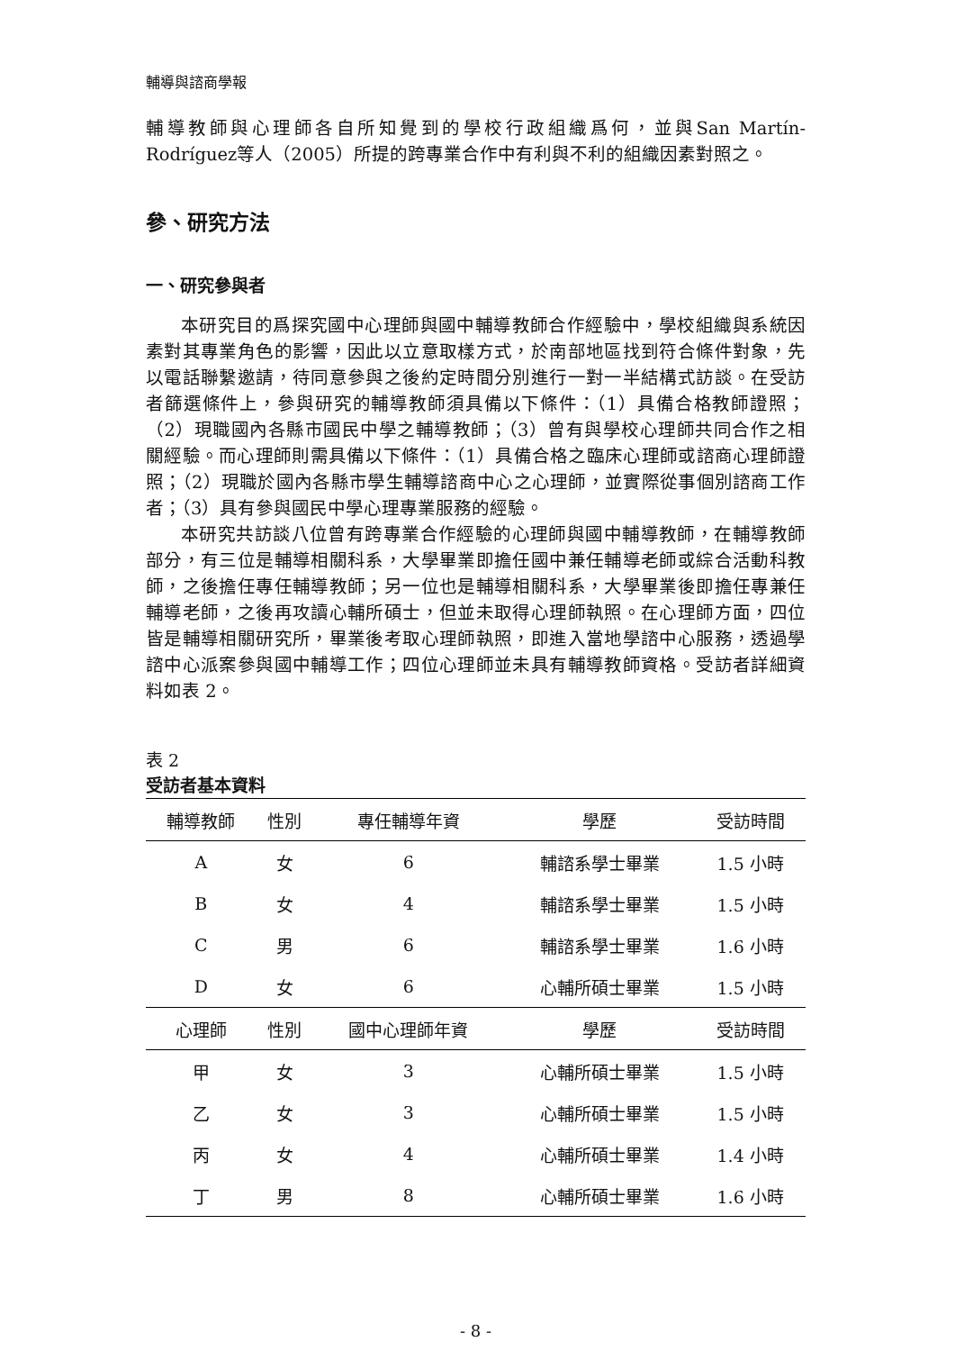輔導與諮商學報
輔導教師與心理師各自所知覺到的學校行政組織爲何，並與San Martín-Rodríguez等人（2005）所提的跨專業合作中有利與不利的組織因素對照之。
參、研究方法
一、研究參與者
本研究目的爲探究國中心理師與國中輔導教師合作經驗中，學校組織與系統因素對其專業角色的影響，因此以立意取樣方式，於南部地區找到符合條件對象，先以電話聯繫邀請，待同意參與之後約定時間分別進行一對一半結構式訪談。在受訪者篩選條件上，參與研究的輔導教師須具備以下條件：（1）具備合格教師證照；（2）現職國內各縣市國民中學之輔導教師；（3）曾有與學校心理師共同合作之相關經驗。而心理師則需具備以下條件：（1）具備合格之臨床心理師或諮商心理師證照；（2）現職於國內各縣市學生輔導諮商中心之心理師，並實際從事個別諮商工作者；（3）具有參與國民中學心理專業服務的經驗。
本研究共訪談八位曾有跨專業合作經驗的心理師與國中輔導教師，在輔導教師部分，有三位是輔導相關科系，大學畢業即擔任國中兼任輔導老師或綜合活動科教師，之後擔任專任輔導教師；另一位也是輔導相關科系，大學畢業後即擔任專兼任輔導老師，之後再攻讀心輔所碩士，但並未取得心理師執照。在心理師方面，四位皆是輔導相關研究所，畢業後考取心理師執照，即進入當地學諮中心服務，透過學諮中心派案參與國中輔導工作；四位心理師並未具有輔導教師資格。受訪者詳細資料如表 2。
表 2
受訪者基本資料
| 輔導教師 | 性別 | 專任輔導年資 | 學歷 | 受訪時間 |
| --- | --- | --- | --- | --- |
| A | 女 | 6 | 輔諮系學士畢業 | 1.5 小時 |
| B | 女 | 4 | 輔諮系學士畢業 | 1.5 小時 |
| C | 男 | 6 | 輔諮系學士畢業 | 1.6 小時 |
| D | 女 | 6 | 心輔所碩士畢業 | 1.5 小時 |
| 心理師 | 性別 | 國中心理師年資 | 學歷 | 受訪時間 |
| 甲 | 女 | 3 | 心輔所碩士畢業 | 1.5 小時 |
| 乙 | 女 | 3 | 心輔所碩士畢業 | 1.5 小時 |
| 丙 | 女 | 4 | 心輔所碩士畢業 | 1.4 小時 |
| 丁 | 男 | 8 | 心輔所碩士畢業 | 1.6 小時 |
- 8 -